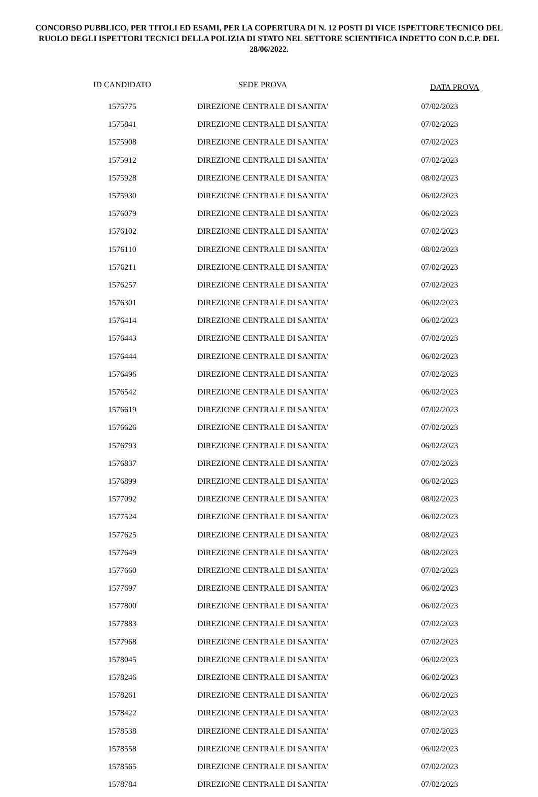CONCORSO PUBBLICO, PER TITOLI ED ESAMI, PER LA COPERTURA DI N. 12 POSTI DI VICE ISPETTORE TECNICO DEL RUOLO DEGLI ISPETTORI TECNICI DELLA POLIZIA DI STATO NEL SETTORE SCIENTIFICA INDETTO CON D.C.P. DEL 28/06/2022.
| ID CANDIDATO | SEDE PROVA | DATA PROVA |
| --- | --- | --- |
| 1575775 | DIREZIONE CENTRALE DI SANITA' | 07/02/2023 |
| 1575841 | DIREZIONE CENTRALE DI SANITA' | 07/02/2023 |
| 1575908 | DIREZIONE CENTRALE DI SANITA' | 07/02/2023 |
| 1575912 | DIREZIONE CENTRALE DI SANITA' | 07/02/2023 |
| 1575928 | DIREZIONE CENTRALE DI SANITA' | 08/02/2023 |
| 1575930 | DIREZIONE CENTRALE DI SANITA' | 06/02/2023 |
| 1576079 | DIREZIONE CENTRALE DI SANITA' | 06/02/2023 |
| 1576102 | DIREZIONE CENTRALE DI SANITA' | 07/02/2023 |
| 1576110 | DIREZIONE CENTRALE DI SANITA' | 08/02/2023 |
| 1576211 | DIREZIONE CENTRALE DI SANITA' | 07/02/2023 |
| 1576257 | DIREZIONE CENTRALE DI SANITA' | 07/02/2023 |
| 1576301 | DIREZIONE CENTRALE DI SANITA' | 06/02/2023 |
| 1576414 | DIREZIONE CENTRALE DI SANITA' | 06/02/2023 |
| 1576443 | DIREZIONE CENTRALE DI SANITA' | 07/02/2023 |
| 1576444 | DIREZIONE CENTRALE DI SANITA' | 06/02/2023 |
| 1576496 | DIREZIONE CENTRALE DI SANITA' | 07/02/2023 |
| 1576542 | DIREZIONE CENTRALE DI SANITA' | 06/02/2023 |
| 1576619 | DIREZIONE CENTRALE DI SANITA' | 07/02/2023 |
| 1576626 | DIREZIONE CENTRALE DI SANITA' | 07/02/2023 |
| 1576793 | DIREZIONE CENTRALE DI SANITA' | 06/02/2023 |
| 1576837 | DIREZIONE CENTRALE DI SANITA' | 07/02/2023 |
| 1576899 | DIREZIONE CENTRALE DI SANITA' | 06/02/2023 |
| 1577092 | DIREZIONE CENTRALE DI SANITA' | 08/02/2023 |
| 1577524 | DIREZIONE CENTRALE DI SANITA' | 06/02/2023 |
| 1577625 | DIREZIONE CENTRALE DI SANITA' | 08/02/2023 |
| 1577649 | DIREZIONE CENTRALE DI SANITA' | 08/02/2023 |
| 1577660 | DIREZIONE CENTRALE DI SANITA' | 07/02/2023 |
| 1577697 | DIREZIONE CENTRALE DI SANITA' | 06/02/2023 |
| 1577800 | DIREZIONE CENTRALE DI SANITA' | 06/02/2023 |
| 1577883 | DIREZIONE CENTRALE DI SANITA' | 07/02/2023 |
| 1577968 | DIREZIONE CENTRALE DI SANITA' | 07/02/2023 |
| 1578045 | DIREZIONE CENTRALE DI SANITA' | 06/02/2023 |
| 1578246 | DIREZIONE CENTRALE DI SANITA' | 06/02/2023 |
| 1578261 | DIREZIONE CENTRALE DI SANITA' | 06/02/2023 |
| 1578422 | DIREZIONE CENTRALE DI SANITA' | 08/02/2023 |
| 1578538 | DIREZIONE CENTRALE DI SANITA' | 07/02/2023 |
| 1578558 | DIREZIONE CENTRALE DI SANITA' | 06/02/2023 |
| 1578565 | DIREZIONE CENTRALE DI SANITA' | 07/02/2023 |
| 1578784 | DIREZIONE CENTRALE DI SANITA' | 07/02/2023 |